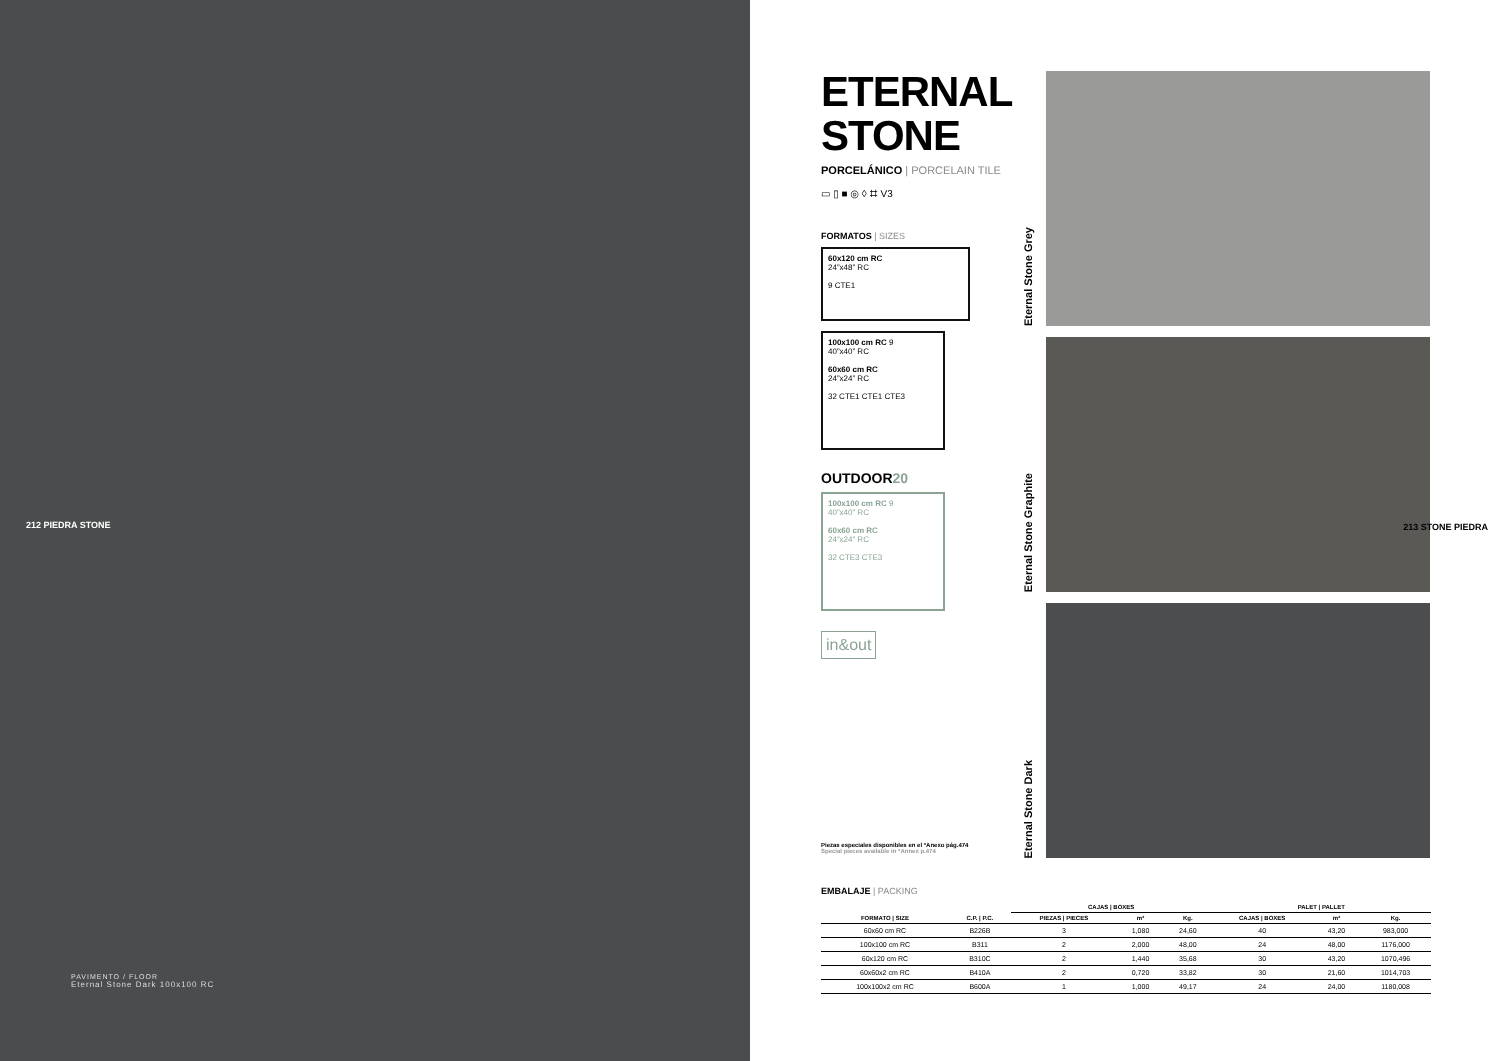212 PIEDRA STONE
PAVIMENTO / FLOOR
Eternal Stone Dark 100x100 RC
ETERNAL
STONE
PORCELÁNICO | PORCELAIN TILE
▭ ▯ ■ ◎ ◊ ⌗ V3
FORMATOS | SIZES
60x120 cm RC
24”x48” RC
9 CTE1
100x100 cm RC 9
40”x40” RC
60x60 cm RC
24”x24” RC
32 CTE1 CTE1 CTE3
OUTDOOR20
100x100 cm RC 9
40”x40” RC
60x60 cm RC
24”x24” RC
32 CTE3 CTE3
in&out
Piezas especiales disponibles en el *Anexo pág.474
Special pieces available in *Annex p.474
Eternal Stone Grey
Eternal Stone Graphite
Eternal Stone Dark
213 STONE PIEDRA
EMBALAJE | PACKING
| | | CAJAS / BOXES | | | PALET / PALLET | | |
| --- | --- | --- | --- | --- | --- | --- | --- |
| FORMATO / SIZE | C.P. / P.C. | PIEZAS / PIECES | m² | Kg. | CAJAS / BOXES | m² | Kg. |
| 60x60 cm RC | B226B | 3 | 1,080 | 24,60 | 40 | 43,20 | 983,000 |
| 100x100 cm RC | B311 | 2 | 2,000 | 48,00 | 24 | 48,00 | 1176,000 |
| 60x120 cm RC | B310C | 2 | 1,440 | 35,68 | 30 | 43,20 | 1070,496 |
| 60x60x2 cm RC | B410A | 2 | 0,720 | 33,82 | 30 | 21,60 | 1014,703 |
| 100x100x2 cm RC | B600A | 1 | 1,000 | 49,17 | 24 | 24,00 | 1180,008 |